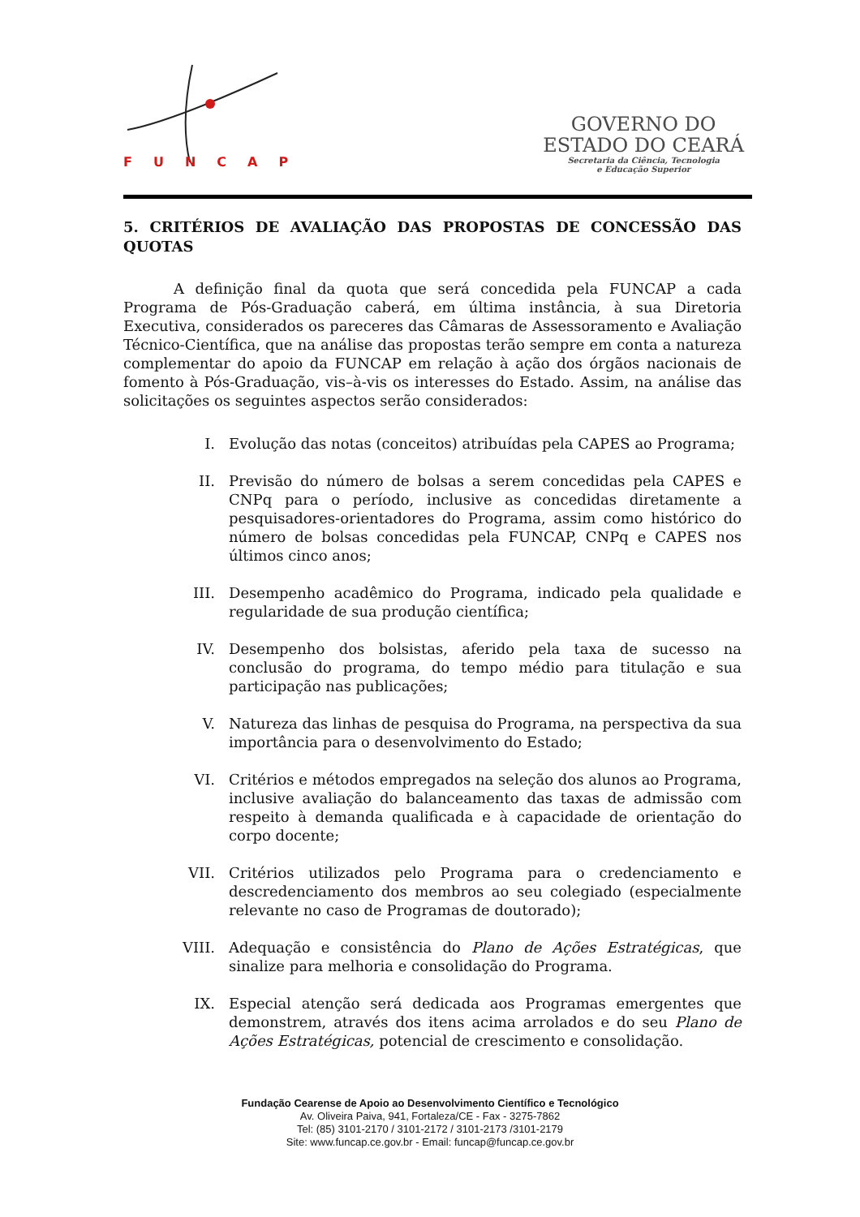FUNCAP
GOVERNO DO
ESTADO DO CEARÁ
Secretaria da Ciência, Tecnologia
e Educação Superior
5. CRITÉRIOS DE AVALIAÇÃO DAS PROPOSTAS DE CONCESSÃO DAS QUOTAS
A definição final da quota que será concedida pela FUNCAP a cada Programa de Pós-Graduação caberá, em última instância, à sua Diretoria Executiva, considerados os pareceres das Câmaras de Assessoramento e Avaliação Técnico-Científica, que na análise das propostas terão sempre em conta a natureza complementar do apoio da FUNCAP em relação à ação dos órgãos nacionais de fomento à Pós-Graduação, vis–à-vis os interesses do Estado. Assim, na análise das solicitações os seguintes aspectos serão considerados:
I. Evolução das notas (conceitos) atribuídas pela CAPES ao Programa;
II. Previsão do número de bolsas a serem concedidas pela CAPES e CNPq para o período, inclusive as concedidas diretamente a pesquisadores-orientadores do Programa, assim como histórico do número de bolsas concedidas pela FUNCAP, CNPq e CAPES nos últimos cinco anos;
III. Desempenho acadêmico do Programa, indicado pela qualidade e regularidade de sua produção científica;
IV. Desempenho dos bolsistas, aferido pela taxa de sucesso na conclusão do programa, do tempo médio para titulação e sua participação nas publicações;
V. Natureza das linhas de pesquisa do Programa, na perspectiva da sua importância para o desenvolvimento do Estado;
VI. Critérios e métodos empregados na seleção dos alunos ao Programa, inclusive avaliação do balanceamento das taxas de admissão com respeito à demanda qualificada e à capacidade de orientação do corpo docente;
VII. Critérios utilizados pelo Programa para o credenciamento e descredenciamento dos membros ao seu colegiado (especialmente relevante no caso de Programas de doutorado);
VIII. Adequação e consistência do Plano de Ações Estratégicas, que sinalize para melhoria e consolidação do Programa.
IX. Especial atenção será dedicada aos Programas emergentes que demonstrem, através dos itens acima arrolados e do seu Plano de Ações Estratégicas, potencial de crescimento e consolidação.
Fundação Cearense de Apoio ao Desenvolvimento Científico e Tecnológico
Av. Oliveira Paiva, 941, Fortaleza/CE - Fax - 3275-7862
Tel: (85) 3101-2170 / 3101-2172 / 3101-2173 /3101-2179
Site: www.funcap.ce.gov.br - Email: funcap@funcap.ce.gov.br